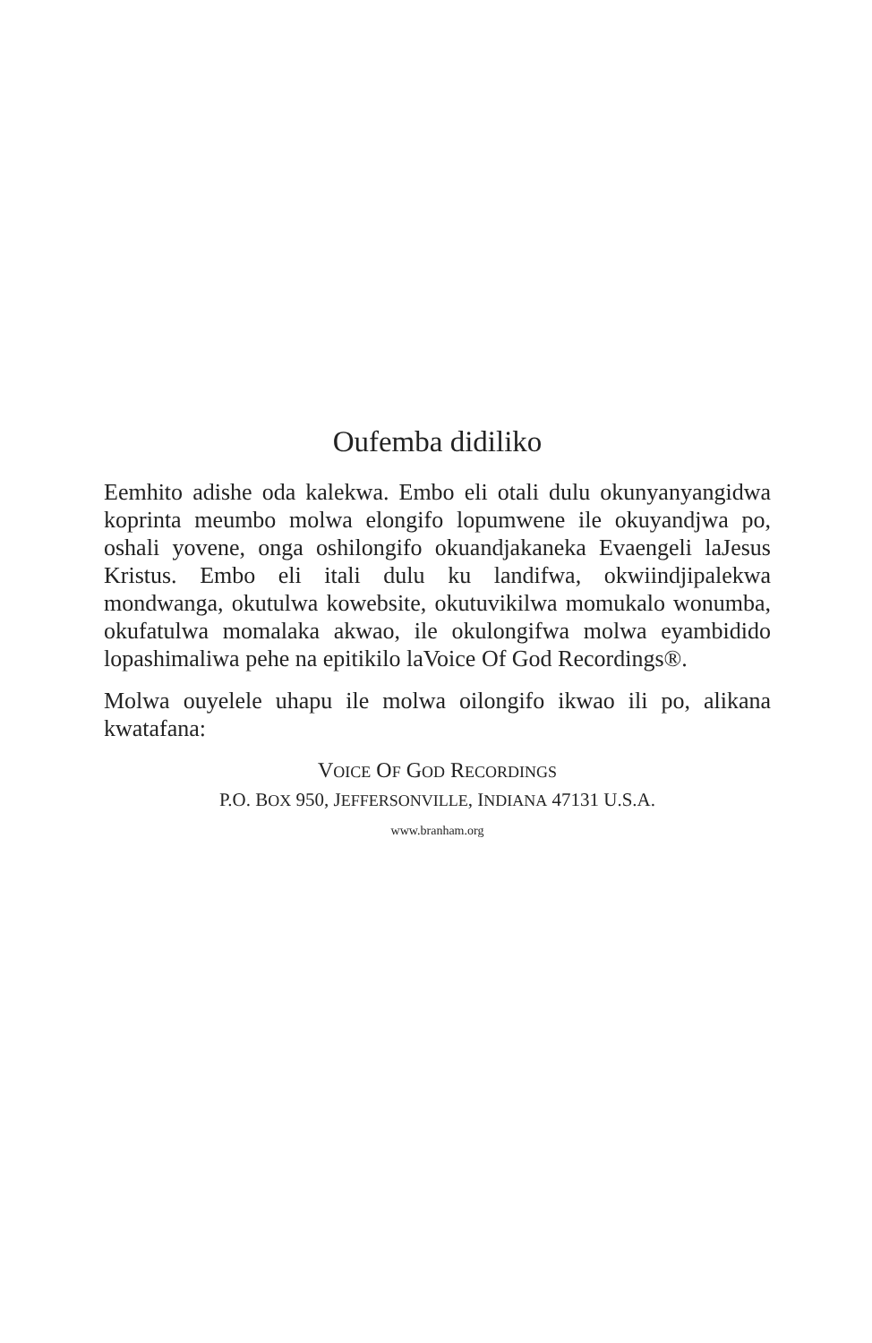Oufemba didiliko
Eemhito adishe oda kalekwa. Embo eli otali dulu okunyanyangidwa koprinta meumbo molwa elongifo lopumwene ile okuyandjwa po, oshali yovene, onga oshilongifo okuandjakaneka Evaengeli laJesus Kristus. Embo eli itali dulu ku landifwa, okwiindjipalekwa mondwanga, okutulwa kowebsite, okutuvikilwa momukalo wonumba, okufatulwa momalaka akwao, ile okulongifwa molwa eyambidido lopashimaliwa pehe na epitikilo laVoice Of God Recordings®.
Molwa ouyelele uhapu ile molwa oilongifo ikwao ili po, alikana kwatafana:
VOICE OF GOD RECORDINGS
P.O. BOX 950, JEFFERSONVILLE, INDIANA 47131 U.S.A.
www.branham.org